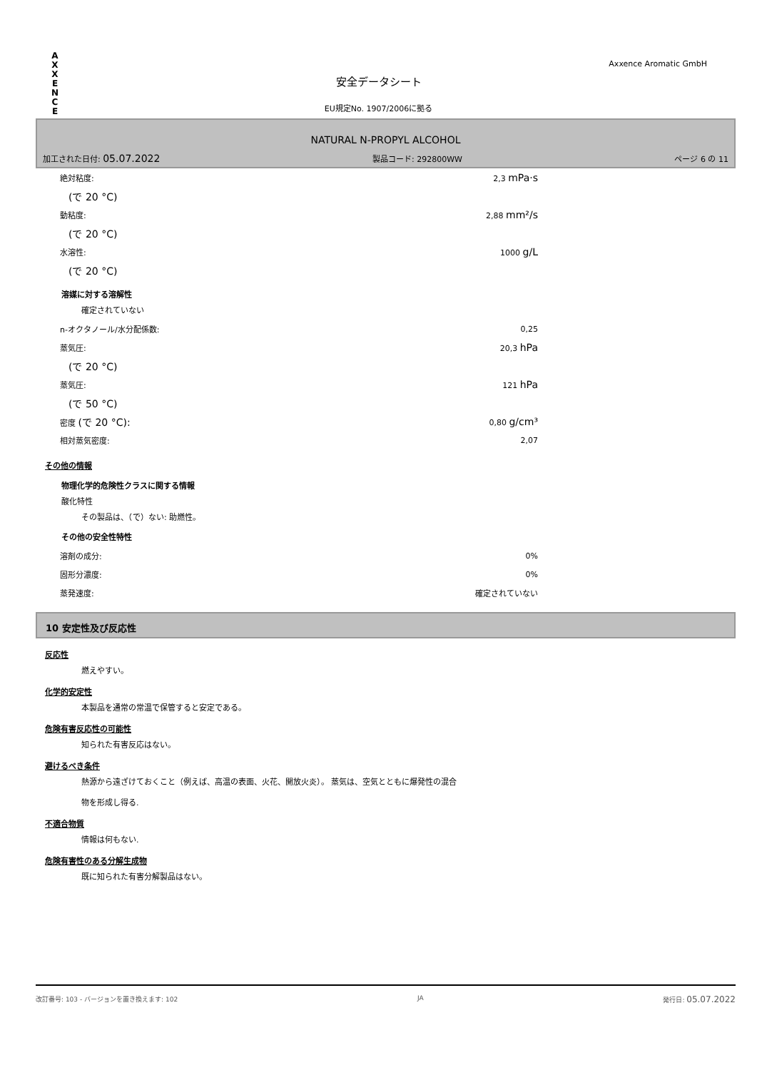A X X E N C E
Axxence Aromatic GmbH
安全データシート
EU規定No. 1907/2006に拠る
NATURAL N-PROPYL ALCOHOL
加工された日付: 05.07.2022 製品コード: 292800WW ページ 6 の 11
| 絶対粘度: | 2,3 mPa·s |
| (で 20 °C) | |
| 動粘度: | 2,88 mm²/s |
| (で 20 °C) | |
| 水溶性: | 1000 g/L |
| (で 20 °C) | |
溶媒に対する溶解性
確定されていない
| n-オクタノール/水分配係数: | 0,25 |
| 蒸気圧: | 20,3 hPa |
| (で 20 °C) | |
| 蒸気圧: | 121 hPa |
| (で 50 °C) | |
| 密度 (で 20 °C): | 0,80 g/cm³ |
| 相対蒸気密度: | 2,07 |
その他の情報
物理化学的危険性クラスに関する情報
酸化特性
その製品は、（で）ない: 助燃性。
その他の安全性特性
| 溶剤の成分: | 0% |
| 固形分濃度: | 0% |
| 蒸発速度: | 確定されていない |
10 安定性及び反応性
反応性
燃えやすい。
化学的安定性
本製品を通常の常温で保管すると安定である。
危険有害反応性の可能性
知られた有害反応はない。
避けるべき条件
熱源から遠ざけておくこと（例えば、高温の表面、火花、開放火炎）。 蒸気は、空気とともに爆発性の混合
物を形成し得る.
不適合物質
情報は何もない.
危険有害性のある分解生成物
既に知られた有害分解製品はない。
改訂番号: 103 - バージョンを置き換えます: 102 JA 発行日: 05.07.2022